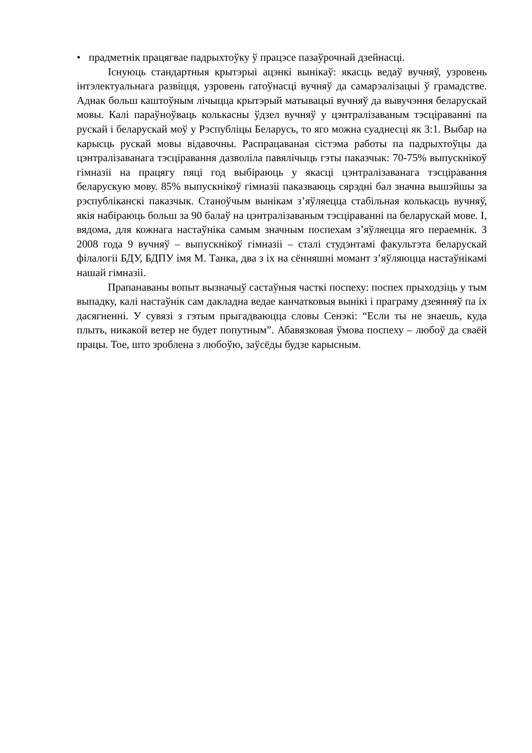• прадметнік працягвае падрыхтоўку ў працэсе пазаўрочнай дзейнасці.
Існуюць стандартныя крытэрыі ацэнкі вынікаў: якасць ведаў вучняў, узровень інтэлектуальнага развіцця, узровень гатоўнасці вучняў да самарэалізацыі ў грамадстве. Аднак больш каштоўным лічыцца крытэрый матывацыі вучняў да вывучэння беларускай мовы. Калі параўноўваць колькасны ўдзел вучняў у цэнтралізаваным тэсціраванні па рускай і беларускай моў у Рэспубліцы Беларусь, то яго можна суаднесці як 3:1. Выбар на карысць рускай мовы відавочны. Распрацаваная сістэма работы па падрыхтоўцы да цэнтралізаванага тэсціравання дазволіла павялічыць гэты паказчык: 70-75% выпускнікоў гімназіі на працягу пяці год выбіраюць у якасці цэнтралізаванага тэсціравання беларускую мову. 85% выпускнікоў гімназіі паказваюць сярэдні бал значна вышэйшы за рэспубліканскі паказчык. Станоўчым вынікам з’яўляецца стабільная колькасць вучняў, якія набіраюць больш за 90 балаў на цэнтралізаваным тэсціраванні па беларускай мове. І, вядома, для кожнага настаўніка самым значным поспехам з’яўляецца яго пераемнік. З 2008 года 9 вучняў – выпускнікоў гімназіі – сталі студэнтамі факультэта беларускай філалогіі БДУ, БДПУ імя М. Танка, два з іх на сённяшні момант з’яўляюцца настаўнікамі нашай гімназіі.
Прапанаваны вопыт вызначыў састаўныя часткі поспеху: поспех прыходзіць у тым выпадку, калі настаўнік сам дакладна ведае канчатковыя вынікі і праграму дзеянняў па іх дасягненні. У сувязі з гэтым прыгадваюцца словы Сенэкі: “Если ты не знаешь, куда плыть, никакой ветер не будет попутным”. Абавязковая ўмова поспеху – любоў да сваёй працы. Тое, што зроблена з любоўю, заўсёды будзе карысным.